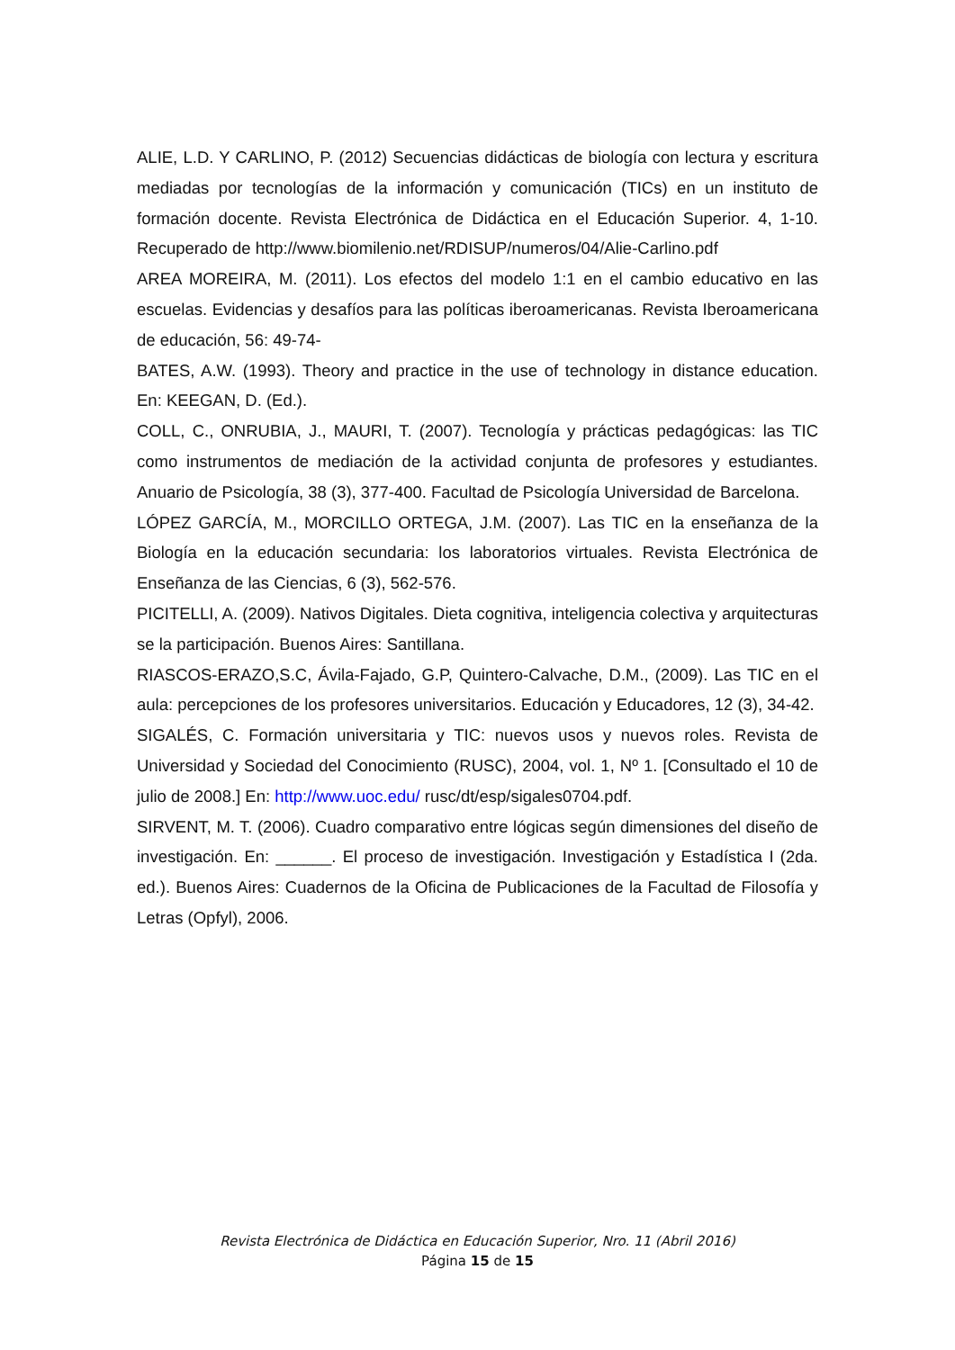ALIE, L.D. Y CARLINO, P. (2012) Secuencias didácticas de biología con lectura y escritura mediadas por tecnologías de la información y comunicación (TICs) en un instituto de formación docente. Revista Electrónica de Didáctica en el Educación Superior. 4, 1-10. Recuperado de http://www.biomilenio.net/RDISUP/numeros/04/Alie-Carlino.pdf
AREA MOREIRA, M. (2011). Los efectos del modelo 1:1 en el cambio educativo en las escuelas. Evidencias y desafíos para las políticas iberoamericanas. Revista Iberoamericana de educación, 56: 49-74-
BATES, A.W. (1993). Theory and practice in the use of technology in distance education. En: KEEGAN, D. (Ed.).
COLL, C., ONRUBIA, J., MAURI, T. (2007). Tecnología y prácticas pedagógicas: las TIC como instrumentos de mediación de la actividad conjunta de profesores y estudiantes. Anuario de Psicología, 38 (3), 377-400. Facultad de Psicología Universidad de Barcelona.
LÓPEZ GARCÍA, M., MORCILLO ORTEGA, J.M. (2007). Las TIC en la enseñanza de la Biología en la educación secundaria: los laboratorios virtuales. Revista Electrónica de Enseñanza de las Ciencias, 6 (3), 562-576.
PICITELLI, A. (2009). Nativos Digitales. Dieta cognitiva, inteligencia colectiva y arquitecturas se la participación. Buenos Aires: Santillana.
RIASCOS-ERAZO,S.C, Ávila-Fajado, G.P, Quintero-Calvache, D.M., (2009). Las TIC en el aula: percepciones de los profesores universitarios. Educación y Educadores, 12 (3), 34-42.
SIGALÉS, C. Formación universitaria y TIC: nuevos usos y nuevos roles. Revista de Universidad y Sociedad del Conocimiento (RUSC), 2004, vol. 1, Nº 1. [Consultado el 10 de julio de 2008.] En: http://www.uoc.edu/ rusc/dt/esp/sigales0704.pdf.
SIRVENT, M. T. (2006). Cuadro comparativo entre lógicas según dimensiones del diseño de investigación. En: ______. El proceso de investigación. Investigación y Estadística I (2da. ed.). Buenos Aires: Cuadernos de la Oficina de Publicaciones de la Facultad de Filosofía y Letras (Opfyl), 2006.
Revista Electrónica de Didáctica en Educación Superior, Nro. 11 (Abril 2016)
Página 15 de 15